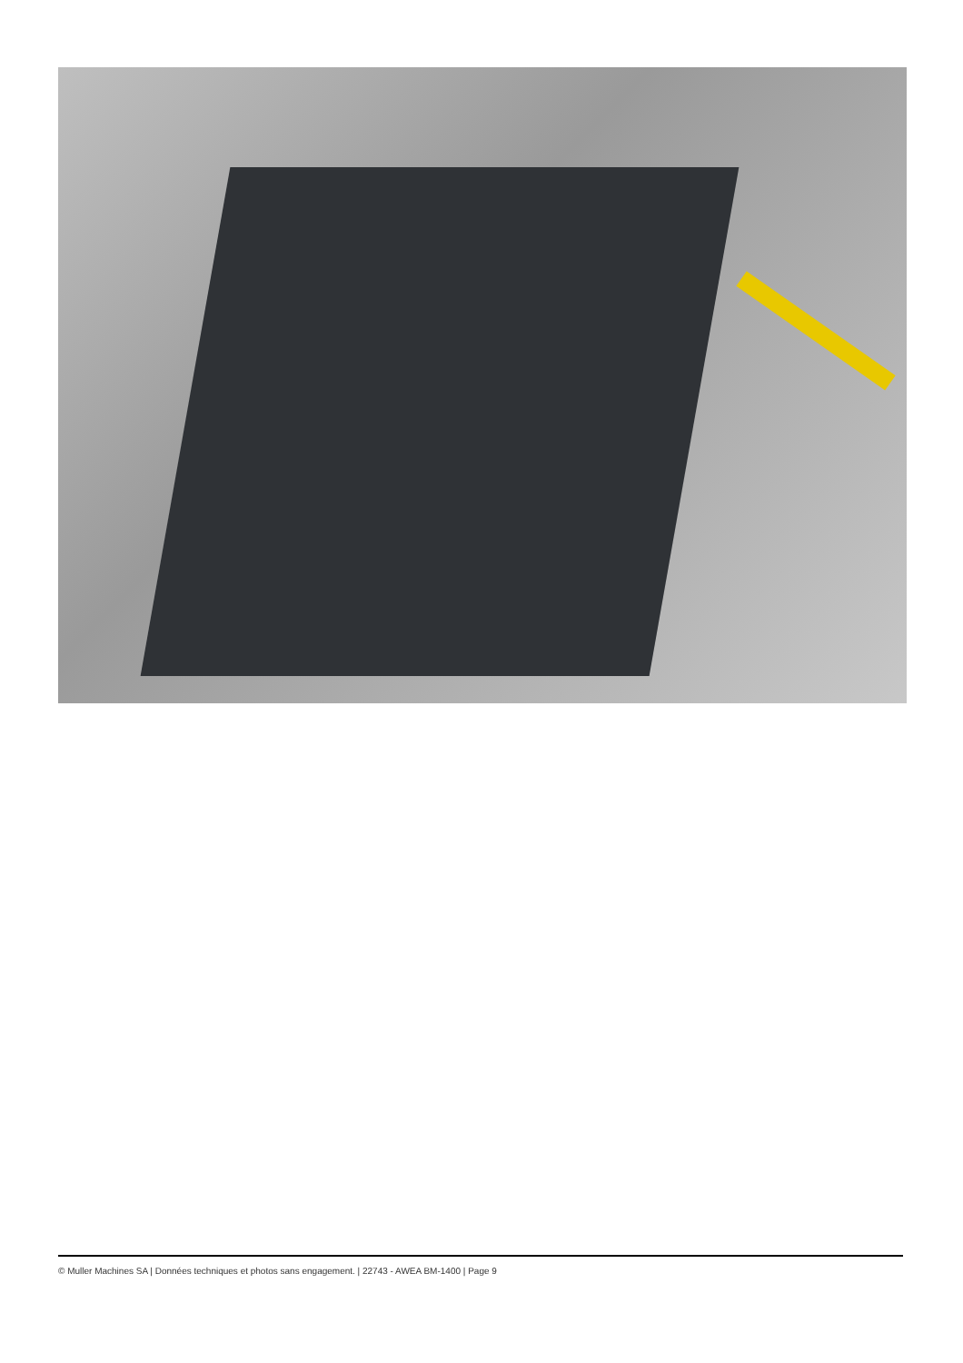© Muller Machines SA | Données techniques et photos sans engagement. | 22743 - AWEA BM-1400 | Page 9